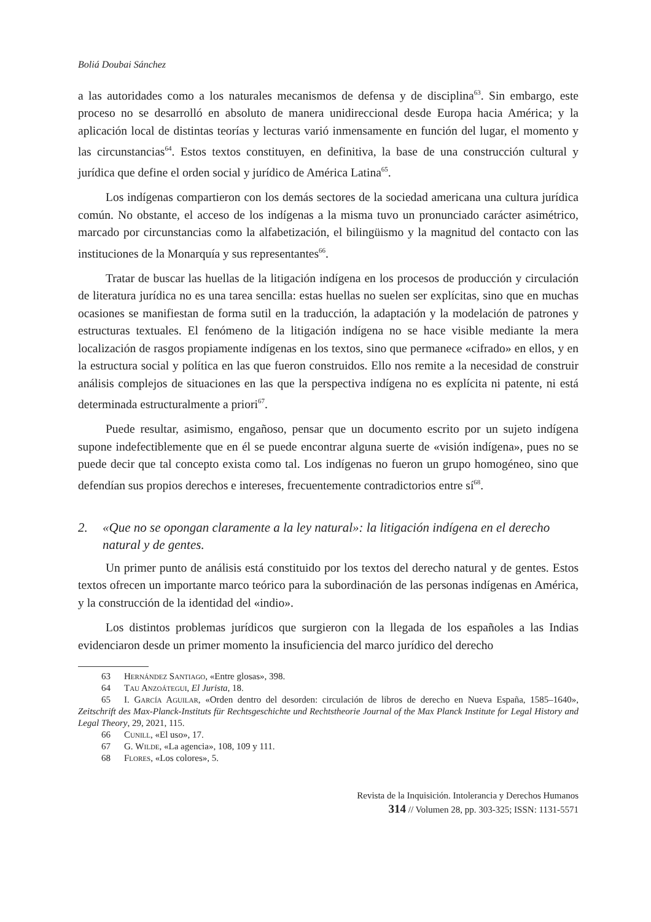Boliá Doubai Sánchez
a las autoridades como a los naturales mecanismos de defensa y de disciplina<sup>63</sup>. Sin embargo, este proceso no se desarrolló en absoluto de manera unidireccional desde Europa hacia América; y la aplicación local de distintas teorías y lecturas varió inmensamente en función del lugar, el momento y las circunstancias<sup>64</sup>. Estos textos constituyen, en definitiva, la base de una construcción cultural y jurídica que define el orden social y jurídico de América Latina<sup>65</sup>.
Los indígenas compartieron con los demás sectores de la sociedad americana una cultura jurídica común. No obstante, el acceso de los indígenas a la misma tuvo un pronunciado carácter asimétrico, marcado por circunstancias como la alfabetización, el bilingüismo y la magnitud del contacto con las instituciones de la Monarquía y sus representantes<sup>66</sup>.
Tratar de buscar las huellas de la litigación indígena en los procesos de producción y circulación de literatura jurídica no es una tarea sencilla: estas huellas no suelen ser explícitas, sino que en muchas ocasiones se manifiestan de forma sutil en la traducción, la adaptación y la modelación de patrones y estructuras textuales. El fenómeno de la litigación indígena no se hace visible mediante la mera localización de rasgos propiamente indígenas en los textos, sino que permanece «cifrado» en ellos, y en la estructura social y política en las que fueron construidos. Ello nos remite a la necesidad de construir análisis complejos de situaciones en las que la perspectiva indígena no es explícita ni patente, ni está determinada estructuralmente a priori<sup>67</sup>.
Puede resultar, asimismo, engañoso, pensar que un documento escrito por un sujeto indígena supone indefectiblemente que en él se puede encontrar alguna suerte de «visión indígena», pues no se puede decir que tal concepto exista como tal. Los indígenas no fueron un grupo homogéneo, sino que defendían sus propios derechos e intereses, frecuentemente contradictorios entre sí<sup>68</sup>.
2. «Que no se opongan claramente a la ley natural»: la litigación indígena en el derecho natural y de gentes.
Un primer punto de análisis está constituido por los textos del derecho natural y de gentes. Estos textos ofrecen un importante marco teórico para la subordinación de las personas indígenas en América, y la construcción de la identidad del «indio».
Los distintos problemas jurídicos que surgieron con la llegada de los españoles a las Indias evidenciaron desde un primer momento la insuficiencia del marco jurídico del derecho
63 Hernández Santiago, «Entre glosas», 398.
64 Tau Anzoátegui, El Jurista, 18.
65 I. García Aguilar, «Orden dentro del desorden: circulación de libros de derecho en Nueva España, 1585–1640», Zeitschrift des Max-Planck-Instituts für Rechtsgeschichte und Rechtstheorie Journal of the Max Planck Institute for Legal History and Legal Theory, 29, 2021, 115.
66 Cunill, «El uso», 17.
67 G. Wilde, «La agencia», 108, 109 y 111.
68 Flores, «Los colores», 5.
Revista de la Inquisición. Intolerancia y Derechos Humanos
314 // Volumen 28, pp. 303-325; ISSN: 1131-5571